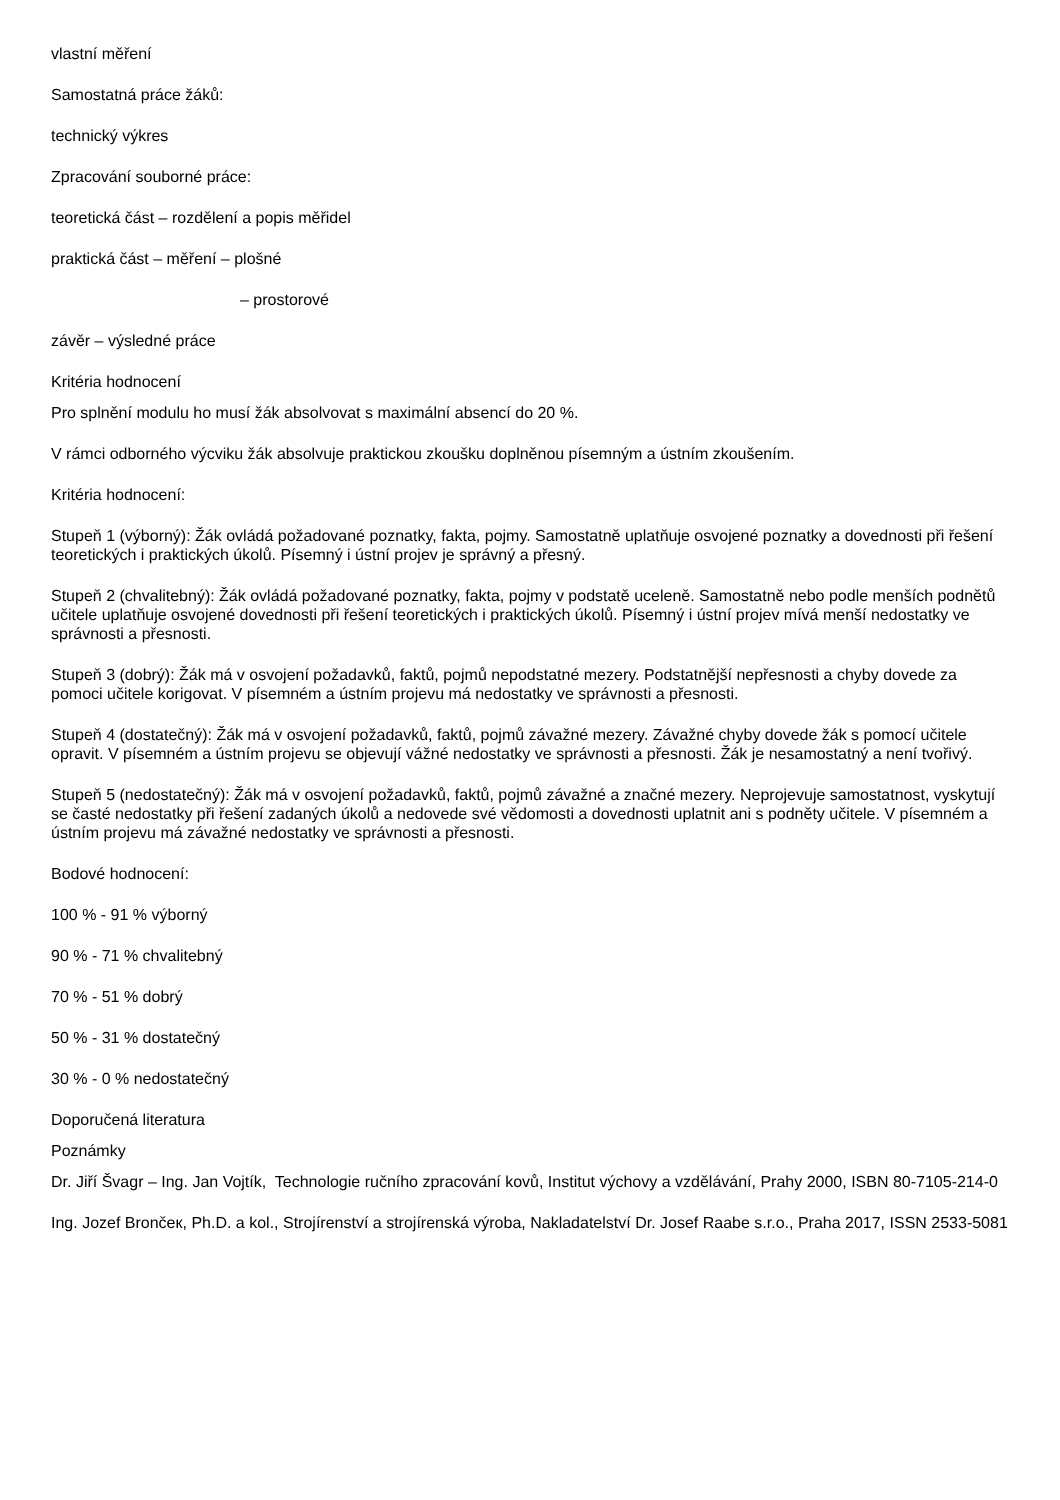vlastní měření
Samostatná práce žáků:
technický výkres
Zpracování souborné práce:
teoretická část – rozdělení a popis měřidel
praktická část – měření – plošné
– prostorové
závěr – výsledné práce
Kritéria hodnocení
Pro splnění modulu ho musí žák absolvovat s maximální absencí do 20 %.
V rámci odborného výcviku žák absolvuje praktickou zkoušku doplněnou písemným a ústním zkoušením.
Kritéria hodnocení:
Stupeň 1 (výborný): Žák ovládá požadované poznatky, fakta, pojmy. Samostatně uplatňuje osvojené poznatky a dovednosti při řešení teoretických i praktických úkolů. Písemný i ústní projev je správný a přesný.
Stupeň 2 (chvalitebný): Žák ovládá požadované poznatky, fakta, pojmy v podstatě uceleně. Samostatně nebo podle menších podnětů učitele uplatňuje osvojené dovednosti při řešení teoretických i praktických úkolů. Písemný i ústní projev mívá menší nedostatky ve správnosti a přesnosti.
Stupeň 3 (dobrý): Žák má v osvojení požadavků, faktů, pojmů nepodstatné mezery. Podstatnější nepřesnosti a chyby dovede za pomoci učitele korigovat. V písemném a ústním projevu má nedostatky ve správnosti a přesnosti.
Stupeň 4 (dostatečný): Žák má v osvojení požadavků, faktů, pojmů závažné mezery. Závažné chyby dovede žák s pomocí učitele opravit. V písemném a ústním projevu se objevují vážné nedostatky ve správnosti a přesnosti. Žák je nesamostatný a není tvořivý.
Stupeň 5 (nedostatečný): Žák má v osvojení požadavků, faktů, pojmů závažné a značné mezery. Neprojevuje samostatnost, vyskytují se časté nedostatky při řešení zadaných úkolů a nedovede své vědomosti a dovednosti uplatnit ani s podněty učitele. V písemném a ústním projevu má závažné nedostatky ve správnosti a přesnosti.
Bodové hodnocení:
100 % - 91 % výborný
90 % - 71 % chvalitebný
70 % - 51 % dobrý
50 % - 31 % dostatečný
30 % - 0 % nedostatečný
Doporučená literatura
Poznámky
Dr. Jiří Švagr – Ing. Jan Vojtík, Technologie ručního zpracování kovů, Institut výchovy a vzdělávání, Prahy 2000, ISBN 80-7105-214-0
Ing. Jozef Brončeк, Ph.D. a kol., Strojírenství a strojírenská výroba, Nakladatelství Dr. Josef Raabe s.r.o., Praha 2017, ISSN 2533-5081